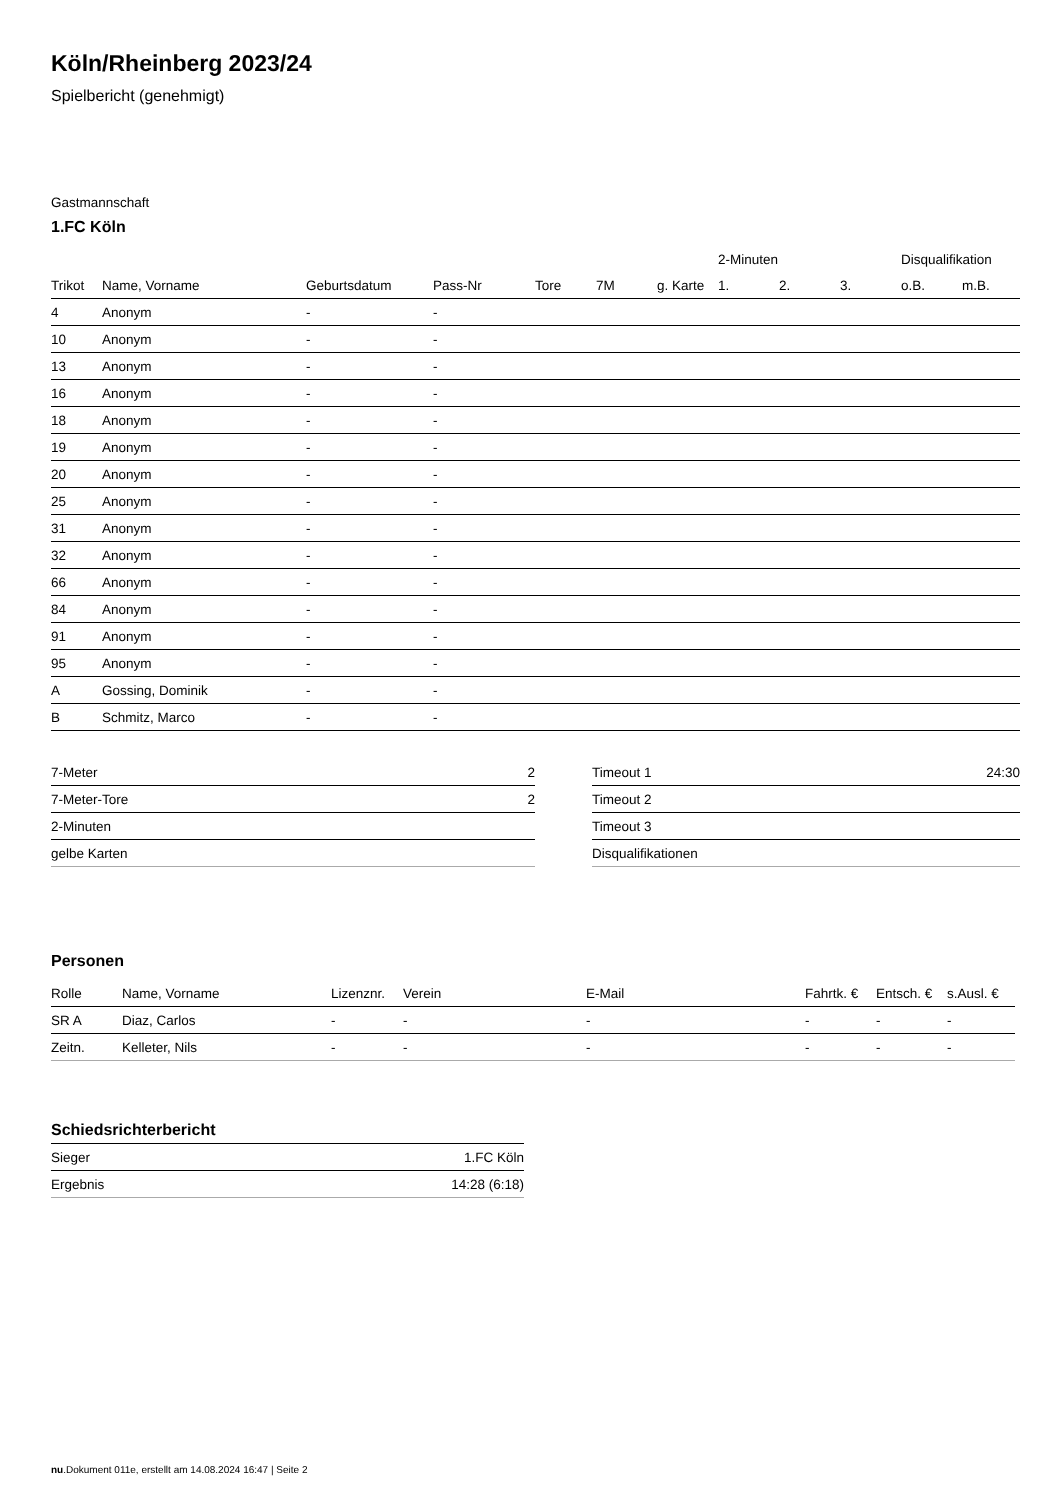Köln/Rheinberg 2023/24
Spielbericht (genehmigt)
Gastmannschaft
1.FC Köln
| | | | | | | | 2-Minuten | | | Disqualifikation | |
| --- | --- | --- | --- | --- | --- | --- | --- | --- | --- | --- | --- |
| Trikot | Name, Vorname | Geburtsdatum | Pass-Nr | Tore | 7M | g. Karte | 1. | 2. | 3. | o.B. | m.B. |
| 4 | Anonym | - | - | | | | | | | | |
| 10 | Anonym | - | - | | | | | | | | |
| 13 | Anonym | - | - | | | | | | | | |
| 16 | Anonym | - | - | | | | | | | | |
| 18 | Anonym | - | - | | | | | | | | |
| 19 | Anonym | - | - | | | | | | | | |
| 20 | Anonym | - | - | | | | | | | | |
| 25 | Anonym | - | - | | | | | | | | |
| 31 | Anonym | - | - | | | | | | | | |
| 32 | Anonym | - | - | | | | | | | | |
| 66 | Anonym | - | - | | | | | | | | |
| 84 | Anonym | - | - | | | | | | | | |
| 91 | Anonym | - | - | | | | | | | | |
| 95 | Anonym | - | - | | | | | | | | |
| A | Gossing, Dominik | - | - | | | | | | | | |
| B | Schmitz, Marco | - | - | | | | | | | | |
| 7-Meter | 2 |
| 7-Meter-Tore | 2 |
| 2-Minuten | |
| gelbe Karten | |
| Timeout 1 | 24:30 |
| Timeout 2 | |
| Timeout 3 | |
| Disqualifikationen | |
Personen
| Rolle | Name, Vorname | Lizenznr. | Verein | E-Mail | Fahrtk. € | Entsch. € | s.Ausl. € |
| --- | --- | --- | --- | --- | --- | --- | --- |
| SR A | Diaz, Carlos | - | - | - | - | - | - |
| Zeitn. | Kelleter, Nils | - | - | - | - | - | - |
Schiedsrichterbericht
| Sieger | 1.FC Köln |
| Ergebnis | 14:28 (6:18) |
nu.Dokument 011e, erstellt am 14.08.2024 16:47 | Seite 2